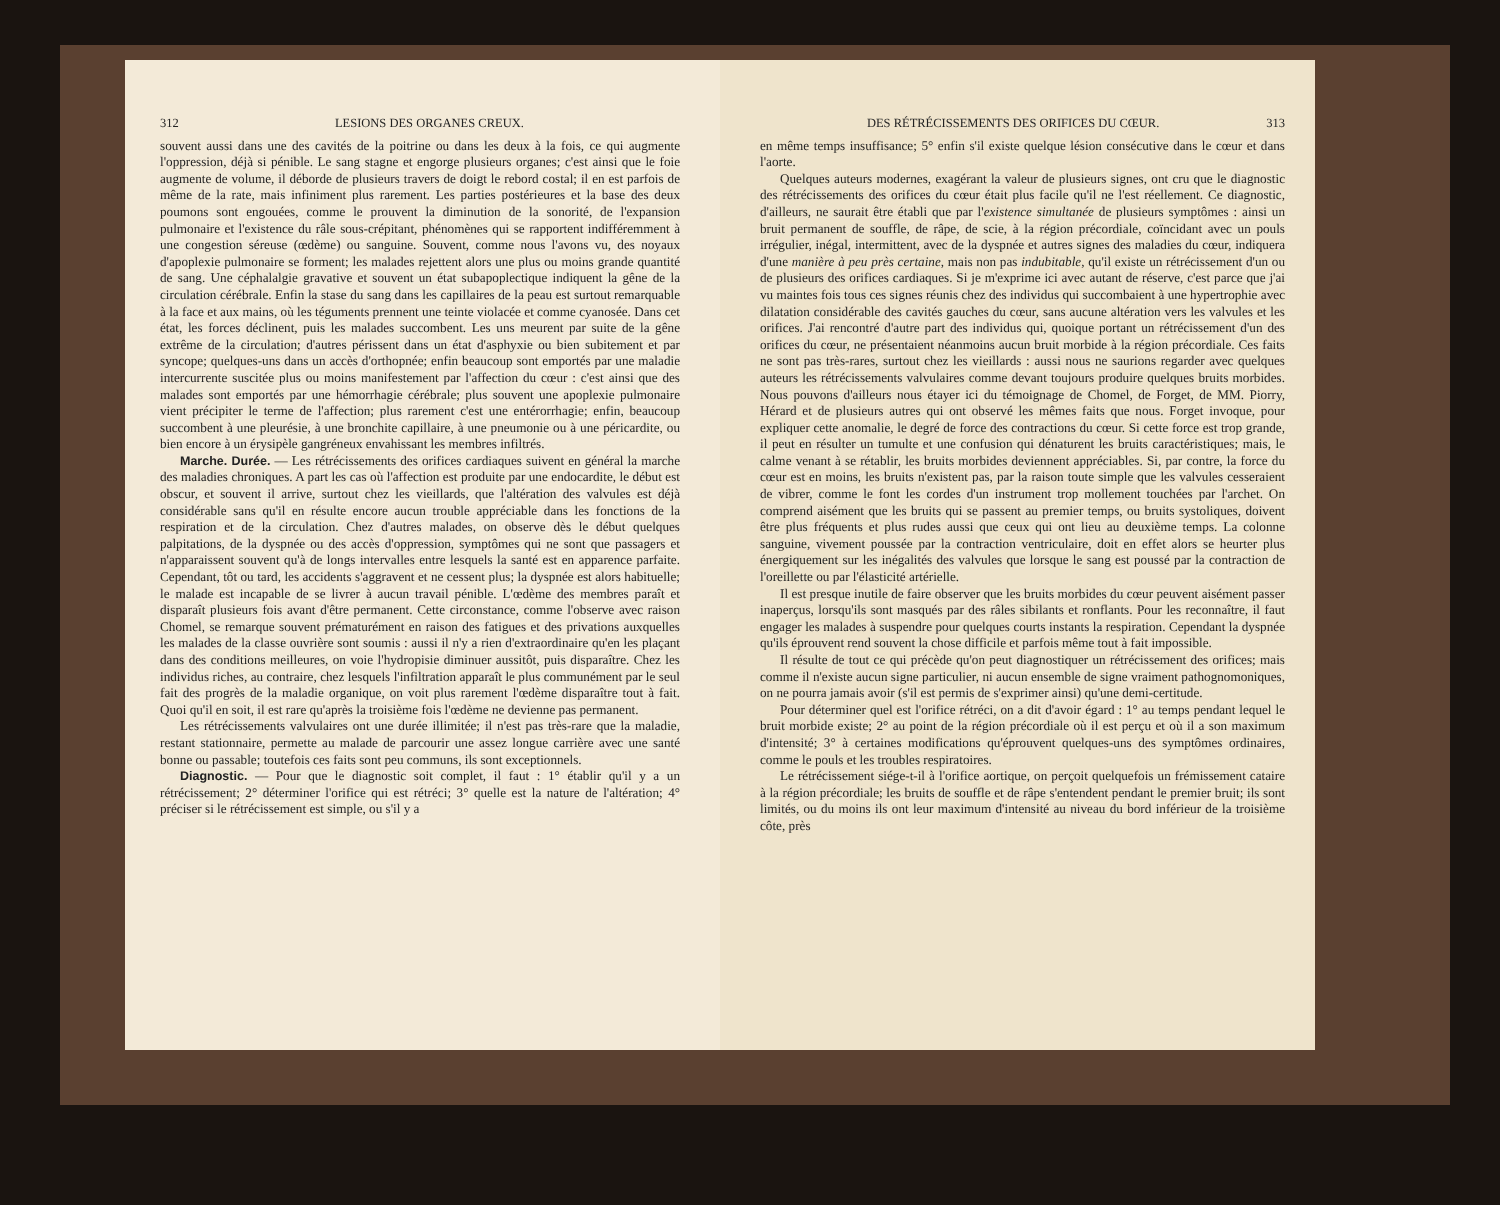312 LESIONS DES ORGANES CREUX.
souvent aussi dans une des cavités de la poitrine ou dans les deux à la fois, ce qui augmente l'oppression, déjà si pénible. Le sang stagne et engorge plusieurs organes; c'est ainsi que le foie augmente de volume, il déborde de plusieurs travers de doigt le rebord costal; il en est parfois de même de la rate, mais infiniment plus rarement. Les parties postérieures et la base des deux poumons sont engouées, comme le prouvent la diminution de la sonorité, de l'expansion pulmonaire et l'existence du râle sous-crépitant, phénomènes qui se rapportent indifféremment à une congestion séreuse (œdème) ou sanguine. Souvent, comme nous l'avons vu, des noyaux d'apoplexie pulmonaire se forment; les malades rejettent alors une plus ou moins grande quantité de sang. Une céphalalgie gravative et souvent un état subapoplectique indiquent la gêne de la circulation cérébrale. Enfin la stase du sang dans les capillaires de la peau est surtout remarquable à la face et aux mains, où les téguments prennent une teinte violacée et comme cyanosée. Dans cet état, les forces déclinent, puis les malades succombent. Les uns meurent par suite de la gêne extrême de la circulation; d'autres périssent dans un état d'asphyxie ou bien subitement et par syncope; quelques-uns dans un accès d'orthopnée; enfin beaucoup sont emportés par une maladie intercurrente suscitée plus ou moins manifestement par l'affection du cœur : c'est ainsi que des malades sont emportés par une hémorrhagie cérébrale; plus souvent une apoplexie pulmonaire vient précipiter le terme de l'affection; plus rarement c'est une entérorrhagie; enfin, beaucoup succombent à une pleurésie, à une bronchite capillaire, à une pneumonie ou à une péricardite, ou bien encore à un érysipèle gangréneux envahissant les membres infiltrés.
Marche. Durée. — Les rétrécissements des orifices cardiaques suivent en général la marche des maladies chroniques. A part les cas où l'affection est produite par une endocardite, le début est obscur, et souvent il arrive, surtout chez les vieillards, que l'altération des valvules est déjà considérable sans qu'il en résulte encore aucun trouble appréciable dans les fonctions de la respiration et de la circulation. Chez d'autres malades, on observe dès le début quelques palpitations, de la dyspnée ou des accès d'oppression, symptômes qui ne sont que passagers et n'apparaissent souvent qu'à de longs intervalles entre lesquels la santé est en apparence parfaite. Cependant, tôt ou tard, les accidents s'aggravent et ne cessent plus; la dyspnée est alors habituelle; le malade est incapable de se livrer à aucun travail pénible. L'œdème des membres paraît et disparaît plusieurs fois avant d'être permanent. Cette circonstance, comme l'observe avec raison Chomel, se remarque souvent prématurément en raison des fatigues et des privations auxquelles les malades de la classe ouvrière sont soumis : aussi il n'y a rien d'extraordinaire qu'en les plaçant dans des conditions meilleures, on voie l'hydropisie diminuer aussitôt, puis disparaître. Chez les individus riches, au contraire, chez lesquels l'infiltration apparaît le plus communément par le seul fait des progrès de la maladie organique, on voit plus rarement l'œdème disparaître tout à fait. Quoi qu'il en soit, il est rare qu'après la troisième fois l'œdème ne devienne pas permanent.
Les rétrécissements valvulaires ont une durée illimitée; il n'est pas très-rare que la maladie, restant stationnaire, permette au malade de parcourir une assez longue carrière avec une santé bonne ou passable; toutefois ces faits sont peu communs, ils sont exceptionnels.
Diagnostic. — Pour que le diagnostic soit complet, il faut : 1° établir qu'il y a un rétrécissement; 2° déterminer l'orifice qui est rétréci; 3° quelle est la nature de l'altération; 4° préciser si le rétrécissement est simple, ou s'il y a
DES RÉTRÉCISSEMENTS DES ORIFICES DU CŒUR. 313
en même temps insuffisance; 5° enfin s'il existe quelque lésion consécutive dans le cœur et dans l'aorte.
Quelques auteurs modernes, exagérant la valeur de plusieurs signes, ont cru que le diagnostic des rétrécissements des orifices du cœur était plus facile qu'il ne l'est réellement. Ce diagnostic, d'ailleurs, ne saurait être établi que par l'existence simultanée de plusieurs symptômes : ainsi un bruit permanent de souffle, de râpe, de scie, à la région précordiale, coïncidant avec un pouls irrégulier, inégal, intermittent, avec de la dyspnée et autres signes des maladies du cœur, indiquera d'une manière à peu près certaine, mais non pas indubitable, qu'il existe un rétrécissement d'un ou de plusieurs des orifices cardiaques. Si je m'exprime ici avec autant de réserve, c'est parce que j'ai vu maintes fois tous ces signes réunis chez des individus qui succombaient à une hypertrophie avec dilatation considérable des cavités gauches du cœur, sans aucune altération vers les valvules et les orifices. J'ai rencontré d'autre part des individus qui, quoique portant un rétrécissement d'un des orifices du cœur, ne présentaient néanmoins aucun bruit morbide à la région précordiale. Ces faits ne sont pas très-rares, surtout chez les vieillards : aussi nous ne saurions regarder avec quelques auteurs les rétrécissements valvulaires comme devant toujours produire quelques bruits morbides. Nous pouvons d'ailleurs nous étayer ici du témoignage de Chomel, de Forget, de MM. Piorry, Hérard et de plusieurs autres qui ont observé les mêmes faits que nous. Forget invoque, pour expliquer cette anomalie, le degré de force des contractions du cœur. Si cette force est trop grande, il peut en résulter un tumulte et une confusion qui dénaturent les bruits caractéristiques; mais, le calme venant à se rétablir, les bruits morbides deviennent appréciables. Si, par contre, la force du cœur est en moins, les bruits n'existent pas, par la raison toute simple que les valvules cesseraient de vibrer, comme le font les cordes d'un instrument trop mollement touchées par l'archet. On comprend aisément que les bruits qui se passent au premier temps, ou bruits systoliques, doivent être plus fréquents et plus rudes aussi que ceux qui ont lieu au deuxième temps. La colonne sanguine, vivement poussée par la contraction ventriculaire, doit en effet alors se heurter plus énergiquement sur les inégalités des valvules que lorsque le sang est poussé par la contraction de l'oreillette ou par l'élasticité artérielle.
Il est presque inutile de faire observer que les bruits morbides du cœur peuvent aisément passer inaperçus, lorsqu'ils sont masqués par des râles sibilants et ronflants. Pour les reconnaître, il faut engager les malades à suspendre pour quelques courts instants la respiration. Cependant la dyspnée qu'ils éprouvent rend souvent la chose difficile et parfois même tout à fait impossible.
Il résulte de tout ce qui précède qu'on peut diagnostiquer un rétrécissement des orifices; mais comme il n'existe aucun signe particulier, ni aucun ensemble de signe vraiment pathognomoniques, on ne pourra jamais avoir (s'il est permis de s'exprimer ainsi) qu'une demi-certitude.
Pour déterminer quel est l'orifice rétréci, on a dit d'avoir égard : 1° au temps pendant lequel le bruit morbide existe; 2° au point de la région précordiale où il est perçu et où il a son maximum d'intensité; 3° à certaines modifications qu'éprouvent quelques-uns des symptômes ordinaires, comme le pouls et les troubles respiratoires.
Le rétrécissement siége-t-il à l'orifice aortique, on perçoit quelquefois un frémissement cataire à la région précordiale; les bruits de souffle et de râpe s'entendent pendant le premier bruit; ils sont limités, ou du moins ils ont leur maximum d'intensité au niveau du bord inférieur de la troisième côte, près